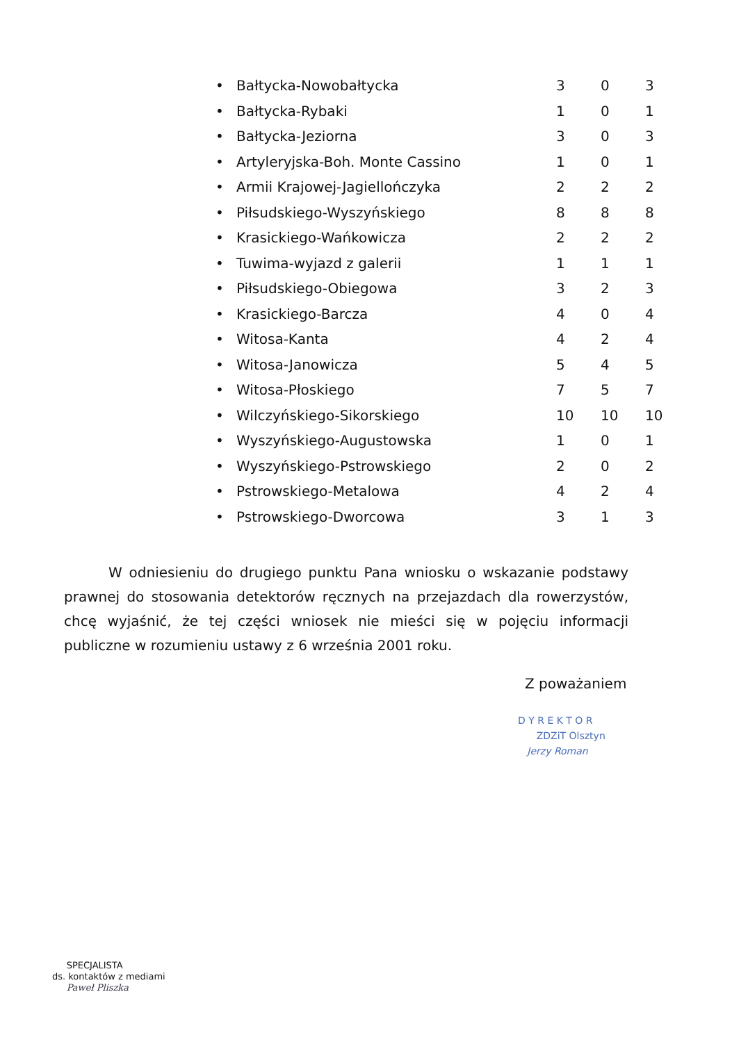| • | Bałtycka-Nowobałtycka | 3 | 0 | 3 |
| • | Bałtycka-Rybaki | 1 | 0 | 1 |
| • | Bałtycka-Jeziorna | 3 | 0 | 3 |
| • | Artyleryjska-Boh. Monte Cassino | 1 | 0 | 1 |
| • | Armii Krajowej-Jagiellończyka | 2 | 2 | 2 |
| • | Piłsudskiego-Wyszyńskiego | 8 | 8 | 8 |
| • | Krasickiego-Wańkowicza | 2 | 2 | 2 |
| • | Tuwima-wyjazd z galerii | 1 | 1 | 1 |
| • | Piłsudskiego-Obiegowa | 3 | 2 | 3 |
| • | Krasickiego-Barcza | 4 | 0 | 4 |
| • | Witosa-Kanta | 4 | 2 | 4 |
| • | Witosa-Janowicza | 5 | 4 | 5 |
| • | Witosa-Płoskiego | 7 | 5 | 7 |
| • | Wilczyńskiego-Sikorskiego | 10 | 10 | 10 |
| • | Wyszyńskiego-Augustowska | 1 | 0 | 1 |
| • | Wyszyńskiego-Pstrowskiego | 2 | 0 | 2 |
| • | Pstrowskiego-Metalowa | 4 | 2 | 4 |
| • | Pstrowskiego-Dworcowa | 3 | 1 | 3 |
W odniesieniu do drugiego punktu Pana wniosku o wskazanie podstawy prawnej do stosowania detektorów ręcznych na przejazdach dla rowerzystów, chcę wyjaśnić, że tej części wniosek nie mieści się w pojęciu informacji publiczne w rozumieniu ustawy z 6 września 2001 roku.
Z poważaniem
D Y R E K T O R
ZDZiT Olsztyn
Jerzy Roman
SPECJALISTA
ds. kontaktów z mediami
Paweł Pliszka